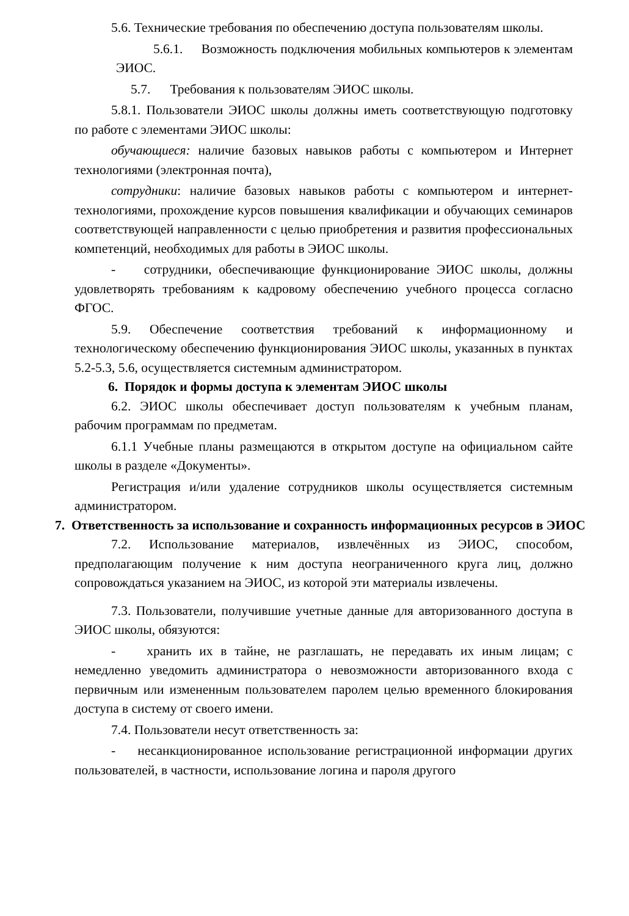5.6. Технические требования по обеспечению доступа пользователям школы.
5.6.1. Возможность подключения мобильных компьютеров к элементам ЭИОС.
5.7. Требования к пользователям ЭИОС школы.
5.8.1. Пользователи ЭИОС школы должны иметь соответствующую подготовку по работе с элементами ЭИОС школы:
обучающиеся: наличие базовых навыков работы с компьютером и Интернет технологиями (электронная почта),
сотрудники: наличие базовых навыков работы с компьютером и интернет-технологиями, прохождение курсов повышения квалификации и обучающих семинаров соответствующей направленности с целью приобретения и развития профессиональных компетенций, необходимых для работы в ЭИОС школы.
- сотрудники, обеспечивающие функционирование ЭИОС школы, должны удовлетворять требованиям к кадровому обеспечению учебного процесса согласно ФГОС.
5.9. Обеспечение соответствия требований к информационному и технологическому обеспечению функционирования ЭИОС школы, указанных в пунктах 5.2-5.3, 5.6, осуществляется системным администратором.
6. Порядок и формы доступа к элементам ЭИОС школы
6.2. ЭИОС школы обеспечивает доступ пользователям к учебным планам, рабочим программам по предметам.
6.1.1 Учебные планы размещаются в открытом доступе на официальном сайте школы в разделе «Документы».
Регистрация и/или удаление сотрудников школы осуществляется системным администратором.
7. Ответственность за использование и сохранность информационных ресурсов в ЭИОС
7.2. Использование материалов, извлечённых из ЭИОС, способом, предполагающим получение к ним доступа неограниченного круга лиц, должно сопровождаться указанием на ЭИОС, из которой эти материалы извлечены.
7.3. Пользователи, получившие учетные данные для авторизованного доступа в ЭИОС школы, обязуются:
- хранить их в тайне, не разглашать, не передавать их иным лицам; с немедленно уведомить администратора о невозможности авторизованного входа с первичным или измененным пользователем паролем целью временного блокирования доступа в систему от своего имени.
7.4. Пользователи несут ответственность за:
- несанкционированное использование регистрационной информации других пользователей, в частности, использование логина и пароля другого